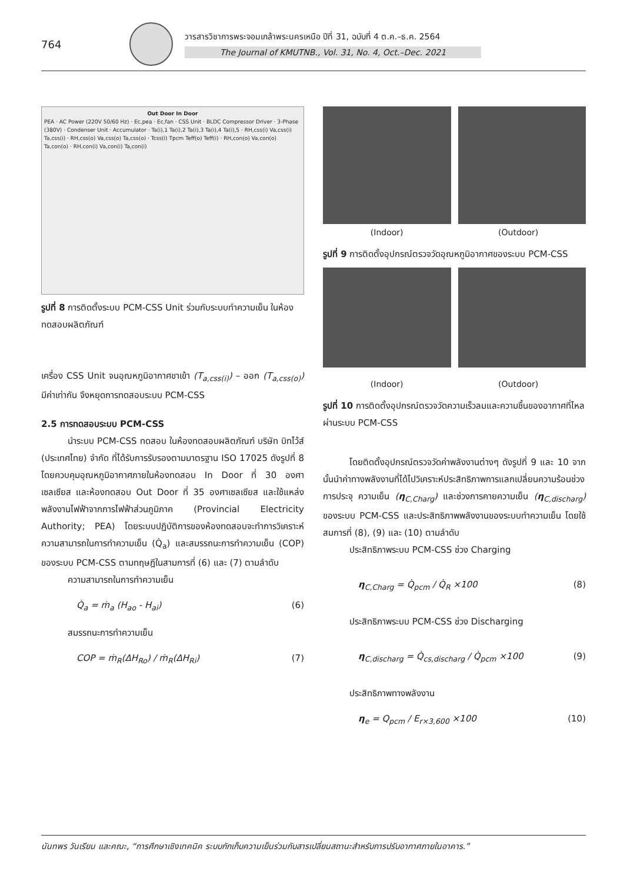764
วารสารวิชาการพระจอมเกล้าพระนครเหนือ ปีที่ 31, ฉบับที่ 4 ต.ค.–ธ.ค. 2564
The Journal of KMUTNB., Vol. 31, No. 4, Oct.–Dec. 2021
Out Door In Door
PEA · AC Power (220V 50/60 Hz) · Ec,pea · Ec,fan · CSS Unit · BLDC Compressor Driver · 3-Phase (380V) · Condenser Unit · Accumulator · Ta(i),1 Ta(i),2 Ta(i),3 Ta(i),4 Ta(i),5 · RH,css(i) Va,css(i) Ta,css(i) · RH,css(o) Va,css(o) Ta,css(o) · Tcss(i) Tpcm Teff(o) Teff(i) · RH,con(o) Va,con(o) Ta,con(o) · RH,con(i) Va,con(i) Ta,con(i)
รูปที่ 8 การติดตั้งระบบ PCM-CSS Unit ร่วมกับระบบทำความเย็น ในห้องทดสอบผลิตภัณฑ์
เครื่อง CSS Unit จนอุณหภูมิอากาศขาเข้า (T<sub>a,css(i)</sub>) – ออก (T<sub>a,css(o)</sub>) มีค่าเท่ากัน จึงหยุดการทดสอบระบบ PCM-CSS
2.5 การทดสอบระบบ PCM-CSS
นำระบบ PCM-CSS ทดสอบ ในห้องทดสอบผลิตภัณฑ์ บริษัท บิทไว้ส์ (ประเทศไทย) จำกัด ที่ได้รับการรับรองตามมาตรฐาน ISO 17025 ดังรูปที่ 8 โดยควบคุมอุณหภูมิอากาศภายในห้องทดสอบ In Door ที่ 30 องศาเซลเซียส และห้องทดสอบ Out Door ที่ 35 องศาเซลเซียส และใช้แหล่งพลังงานไฟฟ้าจากการไฟฟ้าส่วนภูมิภาค (Provincial Electricity Authority; PEA) โดยระบบปฏิบัติการของห้องทดสอบจะทำการวิเคราะห์ความสามารถในการทำความเย็น (Q̇<sub>a</sub>) และสมรรถนะการทำความเย็น (COP) ของระบบ PCM-CSS ตามทฤษฎีในสามการที่ (6) และ (7) ตามลำดับ
ความสามารถในการทำความเย็น
Q̇<sub>a</sub> = ṁ<sub>a</sub> (H<sub>ao</sub> - H<sub>ai</sub>) (6)
สมรรถนะการทำความเย็น
COP = ṁ<sub>R</sub>(ΔH<sub>Ro</sub>) / ṁ<sub>R</sub>(ΔH<sub>Ri</sub>) (7)
(Indoor) (Outdoor)
รูปที่ 9 การติดตั้งอุปกรณ์ตรวจวัดอุณหภูมิอากาศของระบบ PCM-CSS
(Indoor) (Outdoor)
รูปที่ 10 การติดตั้งอุปกรณ์ตรวจวัดความเร็วลมและความชื้นของอากาศที่ไหลผ่านระบบ PCM-CSS
โดยติดตั้งอุปกรณ์ตรวจวัดค่าพลังงานต่างๆ ดังรูปที่ 9 และ 10 จากนั้นนำค่าทางพลังงานที่ได้ไปวิเคราะห์ประสิทธิภาพการแลกเปลี่ยนความร้อนช่วงการประจุ ความเย็น (η<sub>C,Charg</sub>) และช่วงการคายความเย็น (η<sub>C,discharg</sub>) ของระบบ PCM-CSS และประสิทธิภาพพลังงานของระบบทำความเย็น โดยใช้สมการที่ (8), (9) และ (10) ตามลำดับ
ประสิทธิภาพระบบ PCM-CSS ช่วง Charging
η<sub>C,Charg</sub> = Q̇<sub>pcm</sub> / Q̇<sub>R</sub> ×100 (8)
ประสิทธิภาพระบบ PCM-CSS ช่วง Discharging
η<sub>C,discharg</sub> = Q̇<sub>cs,discharg</sub> / Q̇<sub>pcm</sub> ×100 (9)
ประสิทธิภาพทางพลังงาน
η<sub>e</sub> = Q<sub>pcm</sub> / E<sub>r×3,600</sub> ×100 (10)
นันทพร วันเรียน และคณะ, “การศึกษาเชิงเทคนิค ระบบกักเก็บความเย็นร่วมกับสารเปลี่ยนสถานะสำหรับการปรับอากาศภายในอาคาร.”